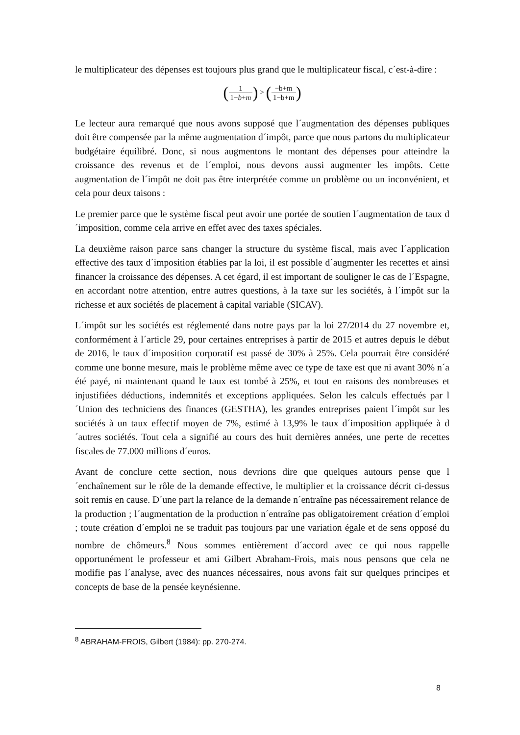le multiplicateur des dépenses est toujours plus grand que le multiplicateur fiscal, c´est-à-dire :
(1 1−b+m) > (−b+m 1−b+m)
Le lecteur aura remarqué que nous avons supposé que l´augmentation des dépenses publiques doit être compensée par la même augmentation d´impôt, parce que nous partons du multiplicateur budgétaire équilibré. Donc, si nous augmentons le montant des dépenses pour atteindre la croissance des revenus et de l´emploi, nous devons aussi augmenter les impôts. Cette augmentation de l´impôt ne doit pas être interprétée comme un problème ou un inconvénient, et cela pour deux taisons :
Le premier parce que le système fiscal peut avoir une portée de soutien l´augmentation de taux d´imposition, comme cela arrive en effet avec des taxes spéciales.
La deuxième raison parce sans changer la structure du système fiscal, mais avec l´application effective des taux d´imposition établies par la loi, il est possible d´augmenter les recettes et ainsi financer la croissance des dépenses. A cet égard, il est important de souligner le cas de l´Espagne, en accordant notre attention, entre autres questions, à la taxe sur les sociétés, à l´impôt sur la richesse et aux sociétés de placement à capital variable (SICAV).
L´impôt sur les sociétés est réglementé dans notre pays par la loi 27/2014 du 27 novembre et, conformément à l´article 29, pour certaines entreprises à partir de 2015 et autres depuis le début de 2016, le taux d´imposition corporatif est passé de 30% à 25%. Cela pourrait être considéré comme une bonne mesure, mais le problème même avec ce type de taxe est que ni avant 30% n´a été payé, ni maintenant quand le taux est tombé à 25%, et tout en raisons des nombreuses et injustifiées déductions, indemnités et exceptions appliquées. Selon les calculs effectués par l´Union des techniciens des finances (GESTHA), les grandes entreprises paient l´impôt sur les sociétés à un taux effectif moyen de 7%, estimé à 13,9% le taux d´imposition appliquée à d´autres sociétés. Tout cela a signifié au cours des huit dernières années, une perte de recettes fiscales de 77.000 millions d´euros.
Avant de conclure cette section, nous devrions dire que quelques autours pense que l´enchaînement sur le rôle de la demande effective, le multiplier et la croissance décrit ci-dessus soit remis en cause. D´une part la relance de la demande n´entraîne pas nécessairement relance de la production ; l´augmentation de la production n´entraîne pas obligatoirement création d´emploi ; toute création d´emploi ne se traduit pas toujours par une variation égale et de sens opposé du nombre de chômeurs.<sup>8</sup> Nous sommes entièrement d´accord avec ce qui nous rappelle opportunément le professeur et ami Gilbert Abraham-Frois, mais nous pensons que cela ne modifie pas l´analyse, avec des nuances nécessaires, nous avons fait sur quelques principes et concepts de base de la pensée keynésienne.
<sup>8</sup> ABRAHAM-FROIS, Gilbert (1984): pp. 270-274.
8